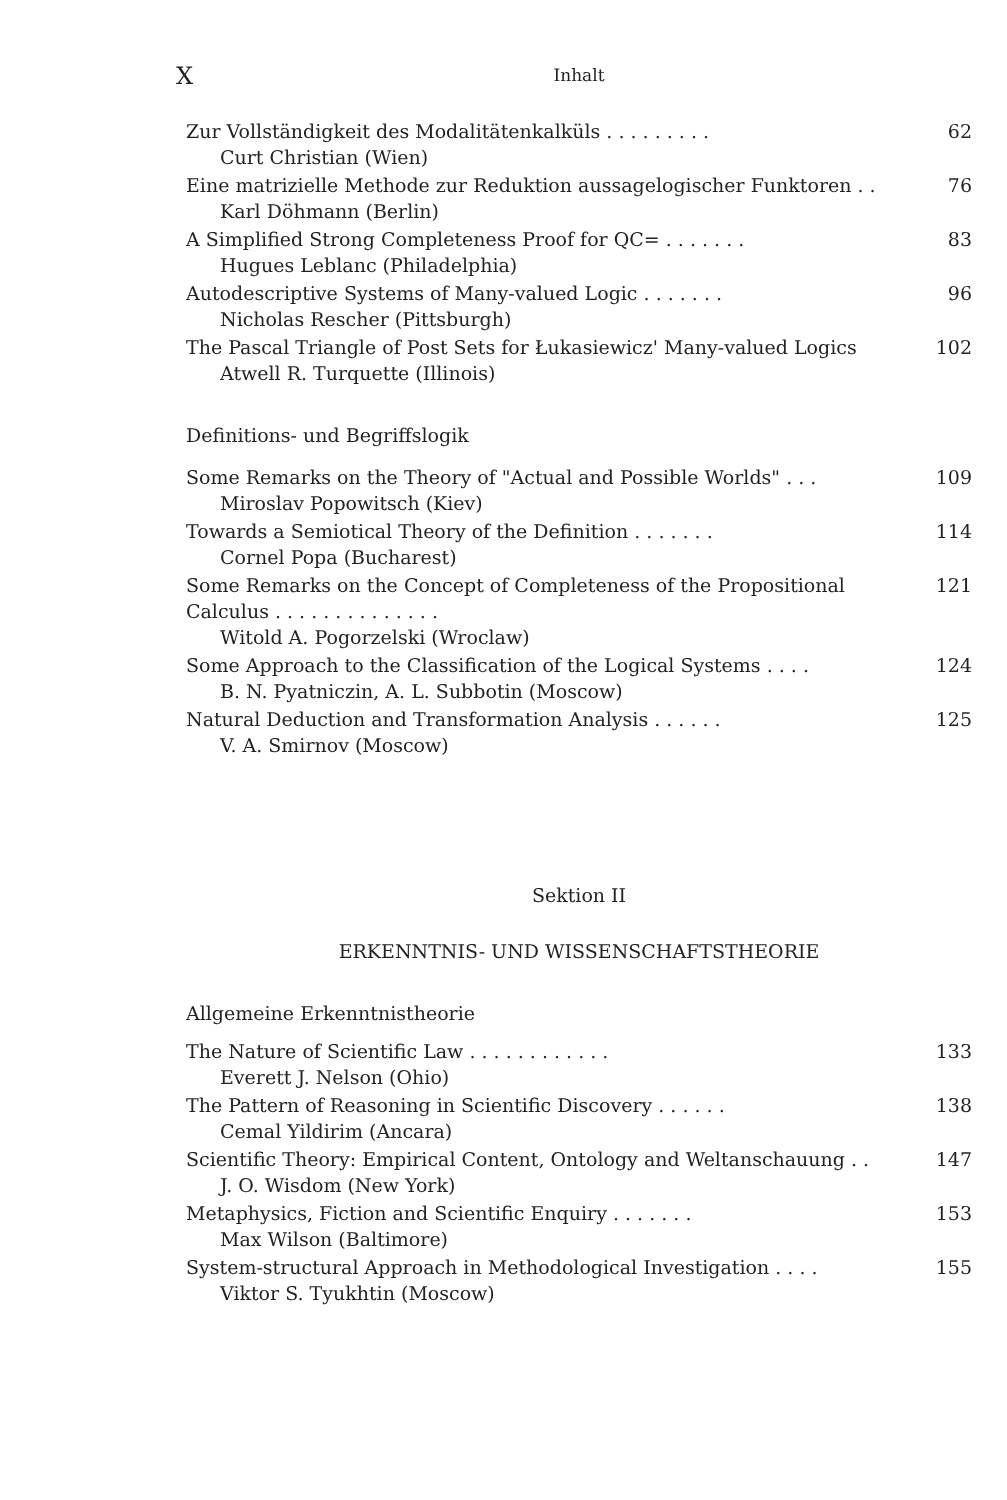X Inhalt
Zur Vollständigkeit des Modalitätenkalküls . . . . . . . . .
Curt Christian (Wien)
62
Eine matrizielle Methode zur Reduktion aussagelogischer Funktoren . .
Karl Döhmann (Berlin)
76
A Simplified Strong Completeness Proof for QC= . . . . . . .
Hugues Leblanc (Philadelphia)
83
Autodescriptive Systems of Many-valued Logic . . . . . . .
Nicholas Rescher (Pittsburgh)
96
The Pascal Triangle of Post Sets for Łukasiewicz' Many-valued Logics
Atwell R. Turquette (Illinois)
102
Definitions- und Begriffslogik
Some Remarks on the Theory of "Actual and Possible Worlds" . . .
Miroslav Popowitsch (Kiev)
109
Towards a Semiotical Theory of the Definition . . . . . . .
Cornel Popa (Bucharest)
114
Some Remarks on the Concept of Completeness of the Propositional Calculus . . . . . . . . . . . . . .
Witold A. Pogorzelski (Wroclaw)
121
Some Approach to the Classification of the Logical Systems . . . .
B. N. Pyatniczin, A. L. Subbotin (Moscow)
124
Natural Deduction and Transformation Analysis . . . . . .
V. A. Smirnov (Moscow)
125
Sektion II
ERKENNTNIS- UND WISSENSCHAFTSTHEORIE
Allgemeine Erkenntnistheorie
The Nature of Scientific Law . . . . . . . . . . . .
Everett J. Nelson (Ohio)
133
The Pattern of Reasoning in Scientific Discovery . . . . . .
Cemal Yildirim (Ancara)
138
Scientific Theory: Empirical Content, Ontology and Weltanschauung . .
J. O. Wisdom (New York)
147
Metaphysics, Fiction and Scientific Enquiry . . . . . . .
Max Wilson (Baltimore)
153
System-structural Approach in Methodological Investigation . . . .
Viktor S. Tyukhtin (Moscow)
155